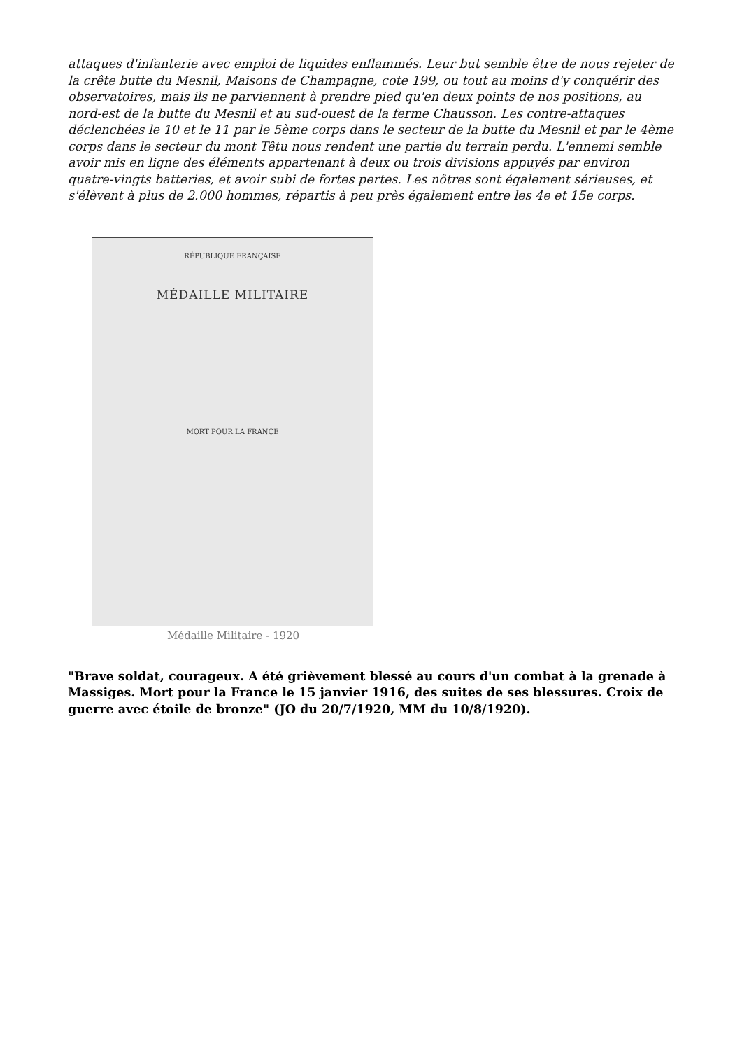attaques d'infanterie avec emploi de liquides enflammés. Leur but semble être de nous rejeter de la crête butte du Mesnil, Maisons de Champagne, cote 199, ou tout au moins d'y conquérir des observatoires, mais ils ne parviennent à prendre pied qu'en deux points de nos positions, au nord-est de la butte du Mesnil et au sud-ouest de la ferme Chausson. Les contre-attaques déclenchées le 10 et le 11 par le 5ème corps dans le secteur de la butte du Mesnil et par le 4ème corps dans le secteur du mont Têtu nous rendent une partie du terrain perdu. L'ennemi semble avoir mis en ligne des éléments appartenant à deux ou trois divisions appuyés par environ quatre-vingts batteries, et avoir subi de fortes pertes. Les nôtres sont également sérieuses, et s'élèvent à plus de 2.000 hommes, répartis à peu près également entre les 4e et 15e corps.
RÉPUBLIQUE FRANÇAISE
MÉDAILLE MILITAIRE
MORT POUR LA FRANCE
Médaille Militaire - 1920
"Brave soldat, courageux. A été grièvement blessé au cours d'un combat à la grenade à Massiges. Mort pour la France le 15 janvier 1916, des suites de ses blessures. Croix de guerre avec étoile de bronze" (JO du 20/7/1920, MM du 10/8/1920).